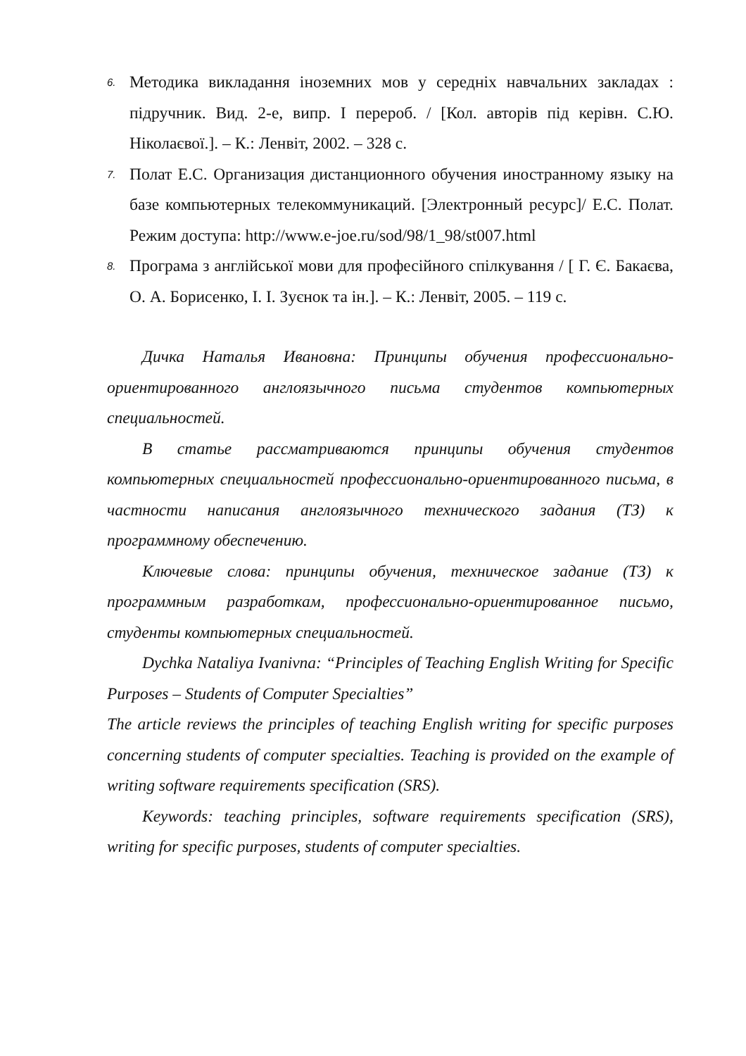6.
Методика викладання іноземних мов у середніх навчальних закладах : підручник. Вид. 2-е, випр. І перероб. / [Кол. авторів під керівн. С.Ю. Ніколаєвої.]. – К.: Ленвіт, 2002. – 328 с.
7.
Полат Е.С. Организация дистанционного обучения иностранному языку на базе компьютерных телекоммуникаций. [Электронный ресурс]/ Е.С. Полат. Режим доступа: http://www.e-joe.ru/sod/98/1_98/st007.html
8.
Програма з англійської мови для професійного спілкування / [ Г. Є. Бакаєва, О. А. Борисенко, І. І. Зуєнок та ін.]. – К.: Ленвіт, 2005. – 119 с.
Дичка Наталья Ивановна: Принципы обучения профессионально-ориентированного англоязычного письма студентов компьютерных специальностей.
В статье рассматриваются принципы обучения студентов компьютерных специальностей профессионально-ориентированного письма, в частности написания англоязычного технического задания (ТЗ) к программному обеспечению.
Ключевые слова: принципы обучения, техническое задание (ТЗ) к программным разработкам, профессионально-ориентированное письмо, студенты компьютерных специальностей.
Dychka Nataliya Ivanivna: “Principles of Teaching English Writing for Specific Purposes – Students of Computer Specialties”
The article reviews the principles of teaching English writing for specific purposes concerning students of computer specialties. Teaching is provided on the example of writing software requirements specification (SRS).
Keywords: teaching principles, software requirements specification (SRS), writing for specific purposes, students of computer specialties.